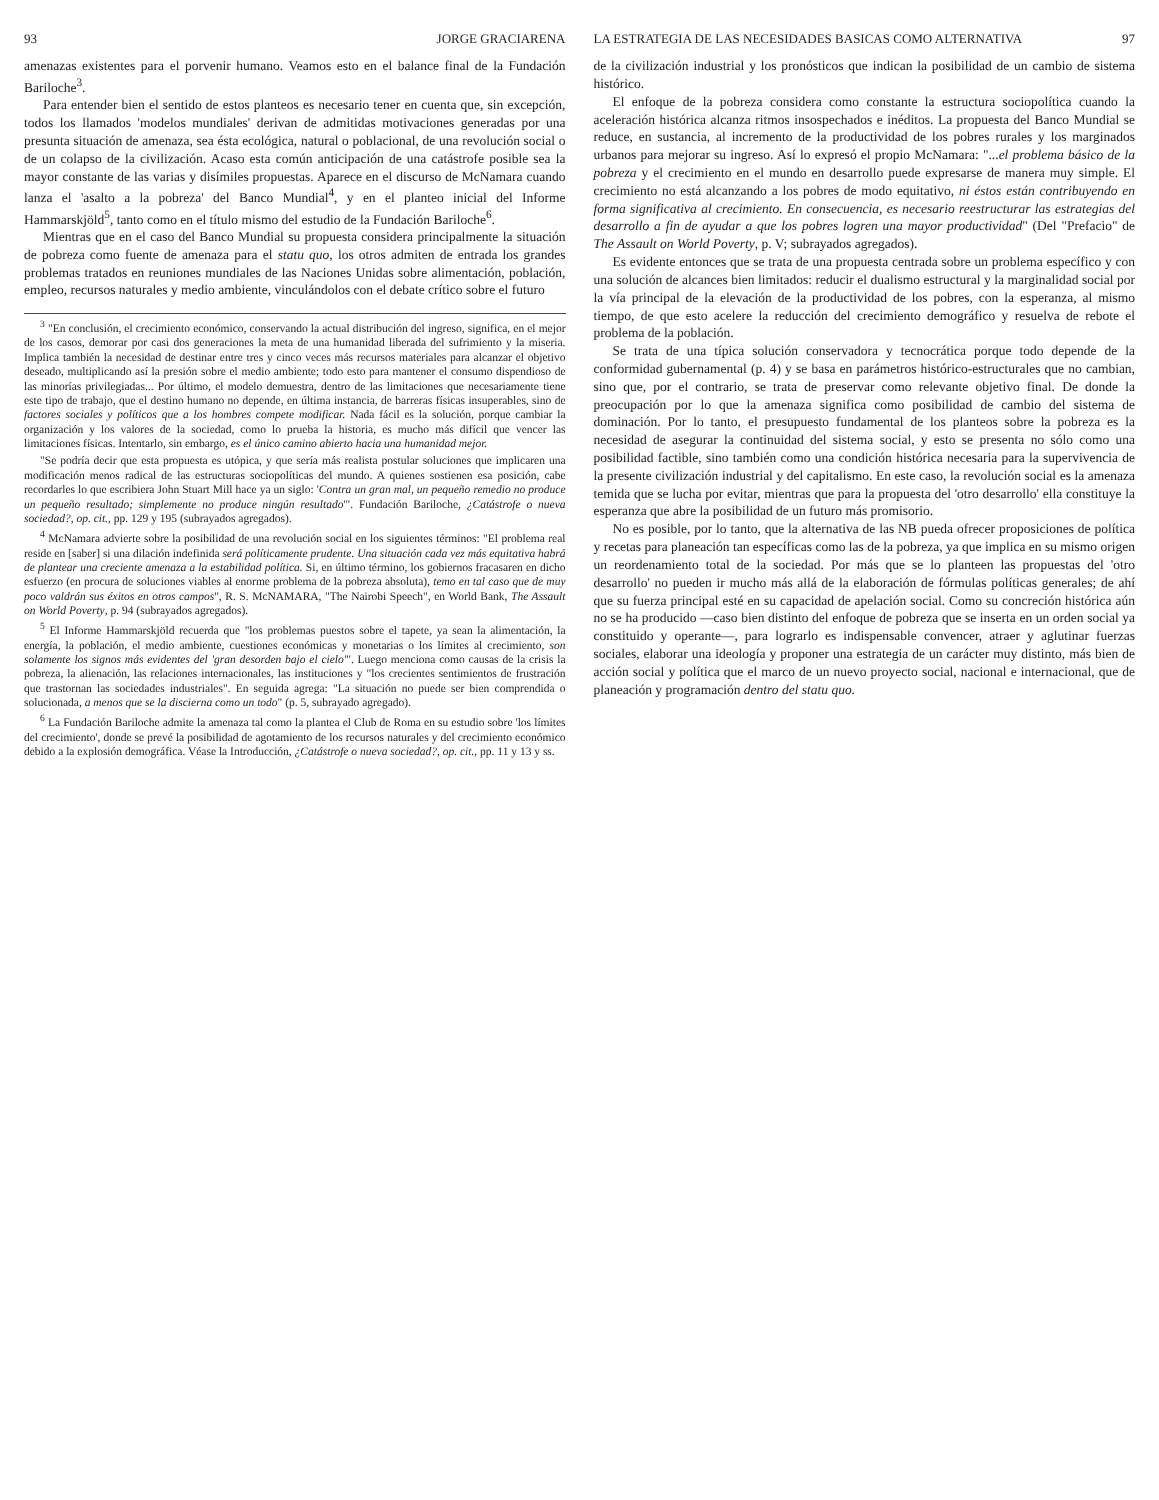93 JORGE GRACIARENA
amenazas existentes para el porvenir humano. Veamos esto en el balance final de la Fundación Bariloche<sup>3</sup>.
Para entender bien el sentido de estos planteos es necesario tener en cuenta que, sin excepción, todos los llamados 'modelos mundiales' derivan de admitidas motivaciones generadas por una presunta situación de amenaza, sea ésta ecológica, natural o poblacional, de una revolución social o de un colapso de la civilización. Acaso esta común anticipación de una catástrofe posible sea la mayor constante de las varias y disímiles propuestas. Aparece en el discurso de McNamara cuando lanza el 'asalto a la pobreza' del Banco Mundial<sup>4</sup>, y en el planteo inicial del Informe Hammarskjöld<sup>5</sup>, tanto como en el título mismo del estudio de la Fundación Bariloche<sup>6</sup>.
Mientras que en el caso del Banco Mundial su propuesta considera principalmente la situación de pobreza como fuente de amenaza para el statu quo, los otros admiten de entrada los grandes problemas tratados en reuniones mundiales de las Naciones Unidas sobre alimentación, población, empleo, recursos naturales y medio ambiente, vinculándolos con el debate crítico sobre el futuro
<sup>3</sup> "En conclusión, el crecimiento económico, conservando la actual distribución del ingreso, significa, en el mejor de los casos, demorar por casi dos generaciones la meta de una humanidad liberada del sufrimiento y la miseria. Implica también la necesidad de destinar entre tres y cinco veces más recursos materiales para alcanzar el objetivo deseado, multiplicando así la presión sobre el medio ambiente; todo esto para mantener el consumo dispendioso de las minorías privilegiadas... Por último, el modelo demuestra, dentro de las limitaciones que necesariamente tiene este tipo de trabajo, que el destino humano no depende, en última instancia, de barreras físicas insuperables, sino de factores sociales y políticos que a los hombres compete modificar. Nada fácil es la solución, porque cambiar la organización y los valores de la sociedad, como lo prueba la historia, es mucho más difícil que vencer las limitaciones físicas. Intentarlo, sin embargo, es el único camino abierto hacia una humanidad mejor.
"Se podría decir que esta propuesta es utópica, y que sería más realista postular soluciones que implicaren una modificación menos radical de las estructuras sociopolíticas del mundo. A quienes sostienen esa posición, cabe recordarles lo que escribiera John Stuart Mill hace ya un siglo: 'Contra un gran mal, un pequeño remedio no produce un pequeño resultado; simplemente no produce ningún resultado'". Fundación Bariloche, ¿Catástrofe o nueva sociedad?, op. cit., pp. 129 y 195 (subrayados agregados).
<sup>4</sup> McNamara advierte sobre la posibilidad de una revolución social en los siguientes términos: "El problema real reside en [saber] si una dilación indefinida será políticamente prudente. Una situación cada vez más equitativa habrá de plantear una creciente amenaza a la estabilidad política. Si, en último término, los gobiernos fracasaren en dicho esfuerzo (en procura de soluciones viables al enorme problema de la pobreza absoluta), temo en tal caso que de muy poco valdrán sus éxitos en otros campos", R. S. McNAMARA, "The Nairobi Speech", en World Bank, The Assault on World Poverty, p. 94 (subrayados agregados).
<sup>5</sup> El Informe Hammarskjöld recuerda que "los problemas puestos sobre el tapete, ya sean la alimentación, la energía, la población, el medio ambiente, cuestiones económicas y monetarias o los límites al crecimiento, son solamente los signos más evidentes del 'gran desorden bajo el cielo'". Luego menciona como causas de la crisis la pobreza, la alienación, las relaciones internacionales, las instituciones y "los crecientes sentimientos de frustración que trastornan las sociedades industriales". En seguida agrega: "La situación no puede ser bien comprendida o solucionada, a menos que se la discierna como un todo" (p. 5, subrayado agregado).
<sup>6</sup> La Fundación Bariloche admite la amenaza tal como la plantea el Club de Roma en su estudio sobre 'los límites del crecimiento', donde se prevé la posibilidad de agotamiento de los recursos naturales y del crecimiento económico debido a la explosión demográfica. Véase la Introducción, ¿Catástrofe o nueva sociedad?, op. cit., pp. 11 y 13 y ss.
LA ESTRATEGIA DE LAS NECESIDADES BASICAS COMO ALTERNATIVA 97
de la civilización industrial y los pronósticos que indican la posibilidad de un cambio de sistema histórico.
El enfoque de la pobreza considera como constante la estructura sociopolítica cuando la aceleración histórica alcanza ritmos insospechados e inéditos. La propuesta del Banco Mundial se reduce, en sustancia, al incremento de la productividad de los pobres rurales y los marginados urbanos para mejorar su ingreso. Así lo expresó el propio McNamara: "...el problema básico de la pobreza y el crecimiento en el mundo en desarrollo puede expresarse de manera muy simple. El crecimiento no está alcanzando a los pobres de modo equitativo, ni éstos están contribuyendo en forma significativa al crecimiento. En consecuencia, es necesario reestructurar las estrategias del desarrollo a fin de ayudar a que los pobres logren una mayor productividad" (Del "Prefacio" de The Assault on World Poverty, p. V; subrayados agregados).
Es evidente entonces que se trata de una propuesta centrada sobre un problema específico y con una solución de alcances bien limitados: reducir el dualismo estructural y la marginalidad social por la vía principal de la elevación de la productividad de los pobres, con la esperanza, al mismo tiempo, de que esto acelere la reducción del crecimiento demográfico y resuelva de rebote el problema de la población.
Se trata de una típica solución conservadora y tecnocrática porque todo depende de la conformidad gubernamental (p. 4) y se basa en parámetros histórico-estructurales que no cambian, sino que, por el contrario, se trata de preservar como relevante objetivo final. De donde la preocupación por lo que la amenaza significa como posibilidad de cambio del sistema de dominación. Por lo tanto, el presupuesto fundamental de los planteos sobre la pobreza es la necesidad de asegurar la continuidad del sistema social, y esto se presenta no sólo como una posibilidad factible, sino también como una condición histórica necesaria para la supervivencia de la presente civilización industrial y del capitalismo. En este caso, la revolución social es la amenaza temida que se lucha por evitar, mientras que para la propuesta del 'otro desarrollo' ella constituye la esperanza que abre la posibilidad de un futuro más promisorio.
No es posible, por lo tanto, que la alternativa de las NB pueda ofrecer proposiciones de política y recetas para planeación tan específicas como las de la pobreza, ya que implica en su mismo origen un reordenamiento total de la sociedad. Por más que se lo planteen las propuestas del 'otro desarrollo' no pueden ir mucho más allá de la elaboración de fórmulas políticas generales; de ahí que su fuerza principal esté en su capacidad de apelación social. Como su concreción histórica aún no se ha producido —caso bien distinto del enfoque de pobreza que se inserta en un orden social ya constituido y operante—, para lograrlo es indispensable convencer, atraer y aglutinar fuerzas sociales, elaborar una ideología y proponer una estrategia de un carácter muy distinto, más bien de acción social y política que el marco de un nuevo proyecto social, nacional e internacional, que de planeación y programación dentro del statu quo.